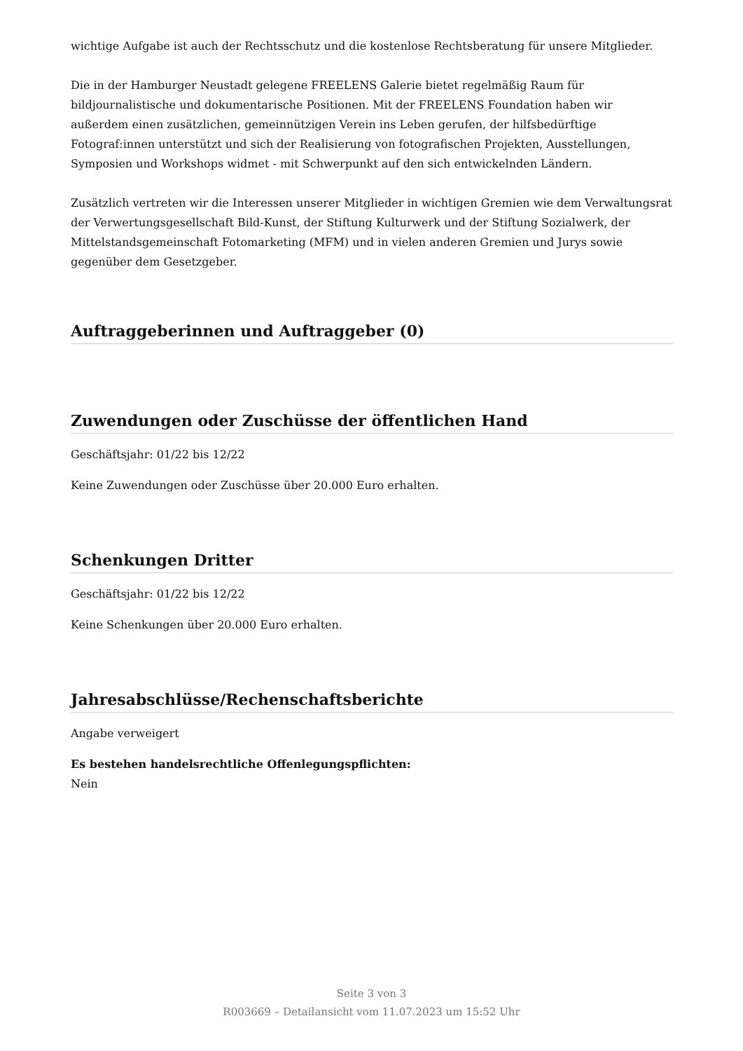wichtige Aufgabe ist auch der Rechtsschutz und die kostenlose Rechtsberatung für unsere Mitglieder.
Die in der Hamburger Neustadt gelegene FREELENS Galerie bietet regelmäßig Raum für bildjournalistische und dokumentarische Positionen. Mit der FREELENS Foundation haben wir außerdem einen zusätzlichen, gemeinnützigen Verein ins Leben gerufen, der hilfsbedürftige Fotograf:innen unterstützt und sich der Realisierung von fotografischen Projekten, Ausstellungen, Symposien und Workshops widmet - mit Schwerpunkt auf den sich entwickelnden Ländern.
Zusätzlich vertreten wir die Interessen unserer Mitglieder in wichtigen Gremien wie dem Verwaltungsrat der Verwertungsgesellschaft Bild-Kunst, der Stiftung Kulturwerk und der Stiftung Sozialwerk, der Mittelstandsgemeinschaft Fotomarketing (MFM) und in vielen anderen Gremien und Jurys sowie gegenüber dem Gesetzgeber.
Auftraggeberinnen und Auftraggeber (0)
Zuwendungen oder Zuschüsse der öffentlichen Hand
Geschäftsjahr: 01/22 bis 12/22
Keine Zuwendungen oder Zuschüsse über 20.000 Euro erhalten.
Schenkungen Dritter
Geschäftsjahr: 01/22 bis 12/22
Keine Schenkungen über 20.000 Euro erhalten.
Jahresabschlüsse/Rechenschaftsberichte
Angabe verweigert
Es bestehen handelsrechtliche Offenlegungspflichten:
Nein
Seite 3 von 3
R003669 – Detailansicht vom 11.07.2023 um 15:52 Uhr